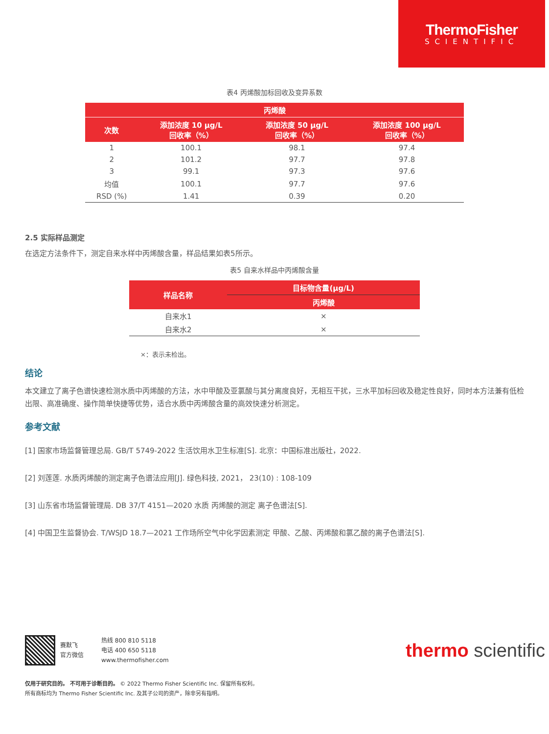ThermoFisher
SCIENTIFIC
表4 丙烯酸加标回收及变异系数
| 丙烯酸 | | | |
| --- | --- | --- | --- |
| 次数 | 添加浓度 10 μg/L 回收率（%） | 添加浓度 50 μg/L 回收率（%） | 添加浓度 100 μg/L 回收率（%） |
| 1 | 100.1 | 98.1 | 97.4 |
| 2 | 101.2 | 97.7 | 97.8 |
| 3 | 99.1 | 97.3 | 97.6 |
| 均值 | 100.1 | 97.7 | 97.6 |
| RSD (%) | 1.41 | 0.39 | 0.20 |
2.5 实际样品测定
在选定方法条件下，测定自来水样中丙烯酸含量，样品结果如表5所示。
表5 自来水样品中丙烯酸含量
| 样品名称 | 目标物含量(μg/L) |
| --- | --- |
| | 丙烯酸 |
| 自来水1 | × |
| 自来水2 | × |
×：表示未检出。
结论
本文建立了离子色谱快速检测水质中丙烯酸的方法，水中甲酸及亚氯酸与其分离度良好，无相互干扰，三水平加标回收及稳定性良好，同时本方法兼有低检出限、高准确度、操作简单快捷等优势，适合水质中丙烯酸含量的高效快速分析测定。
参考文献
[1] 国家市场监督管理总局. GB/T 5749-2022 生活饮用水卫生标准[S]. 北京：中国标准出版社，2022.
[2] 刘莲莲. 水质丙烯酸的测定离子色谱法应用[J]. 绿色科技, 2021， 23(10) : 108-109
[3] 山东省市场监督管理局. DB 37/T 4151—2020 水质 丙烯酸的测定 离子色谱法[S].
[4] 中国卫生监督协会. T/WSJD 18.7—2021 工作场所空气中化学因素测定 甲酸、乙酸、丙烯酸和氯乙酸的离子色谱法[S].
赛默飞
官方微信
热线 800 810 5118
电话 400 650 5118
www.thermofisher.com
thermo scientific
仅用于研究目的。 不可用于诊断目的。 © 2022 Thermo Fisher Scientific Inc. 保留所有权利。
所有商标均为 Thermo Fisher Scientific Inc. 及其子公司的资产，除非另有指明。